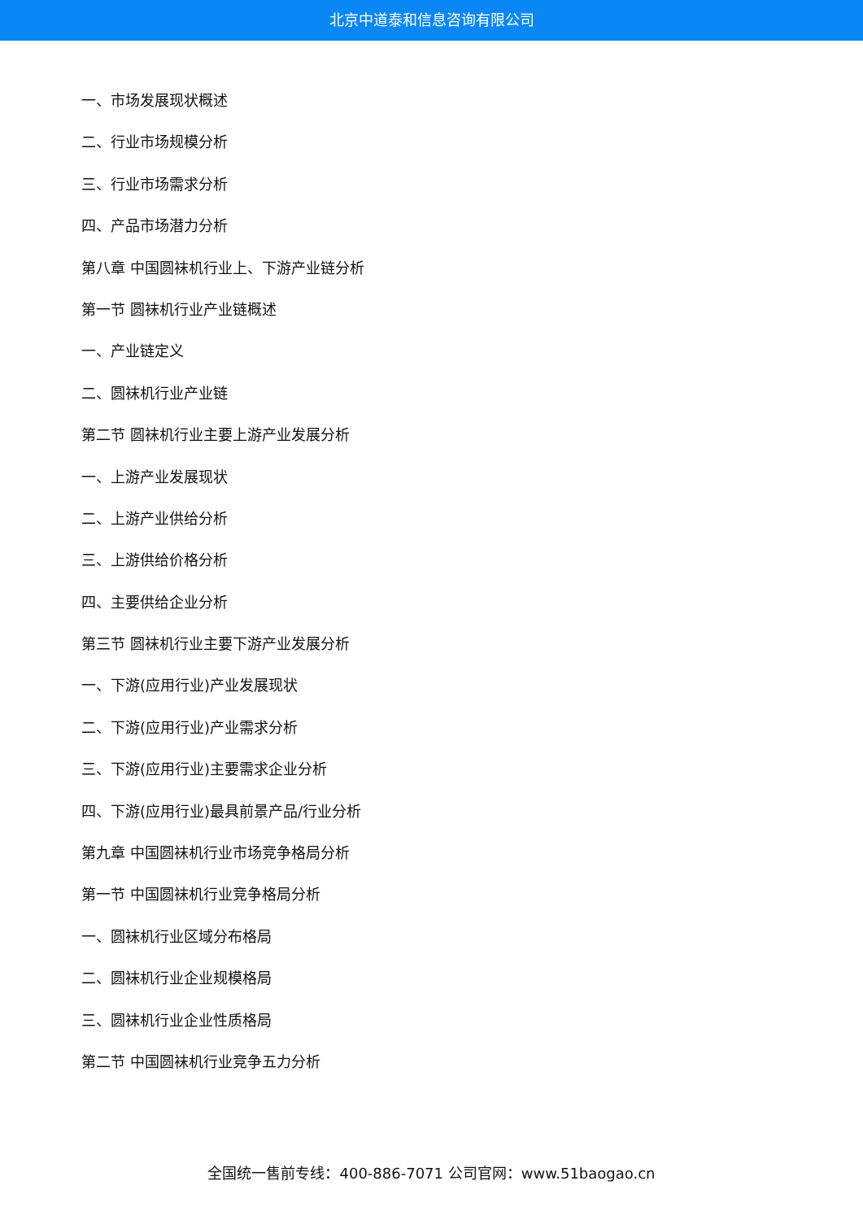北京中道泰和信息咨询有限公司
一、市场发展现状概述
二、行业市场规模分析
三、行业市场需求分析
四、产品市场潜力分析
第八章 中国圆袜机行业上、下游产业链分析
第一节 圆袜机行业产业链概述
一、产业链定义
二、圆袜机行业产业链
第二节 圆袜机行业主要上游产业发展分析
一、上游产业发展现状
二、上游产业供给分析
三、上游供给价格分析
四、主要供给企业分析
第三节 圆袜机行业主要下游产业发展分析
一、下游(应用行业)产业发展现状
二、下游(应用行业)产业需求分析
三、下游(应用行业)主要需求企业分析
四、下游(应用行业)最具前景产品/行业分析
第九章 中国圆袜机行业市场竞争格局分析
第一节 中国圆袜机行业竞争格局分析
一、圆袜机行业区域分布格局
二、圆袜机行业企业规模格局
三、圆袜机行业企业性质格局
第二节 中国圆袜机行业竞争五力分析
全国统一售前专线：400-886-7071 公司官网：www.51baogao.cn